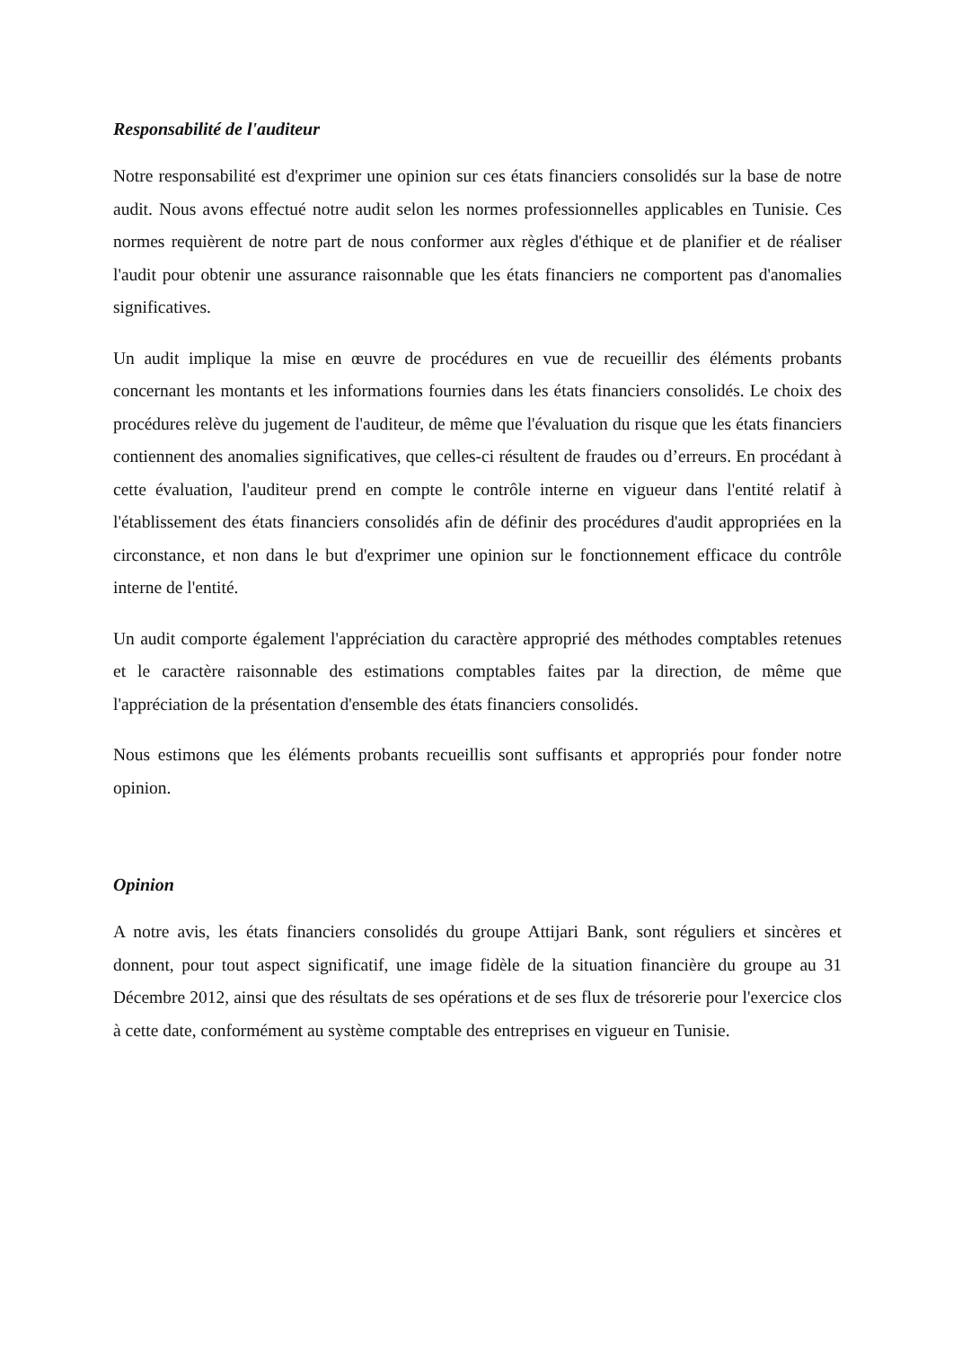Responsabilité de l'auditeur
Notre responsabilité est d'exprimer une opinion sur ces états financiers consolidés sur la base de notre audit. Nous avons effectué notre audit selon les normes professionnelles applicables en Tunisie. Ces normes requièrent de notre part de nous conformer aux règles d'éthique et de planifier et de réaliser l'audit pour obtenir une assurance raisonnable que les états financiers ne comportent pas d'anomalies significatives.
Un audit implique la mise en œuvre de procédures en vue de recueillir des éléments probants concernant les montants et les informations fournies dans les états financiers consolidés. Le choix des procédures relève du jugement de l'auditeur, de même que l'évaluation du risque que les états financiers contiennent des anomalies significatives, que celles-ci résultent de fraudes ou d’erreurs. En procédant à cette évaluation, l'auditeur prend en compte le contrôle interne en vigueur dans l'entité relatif à l'établissement des états financiers consolidés afin de définir des procédures d'audit appropriées en la circonstance, et non dans le but d'exprimer une opinion sur le fonctionnement efficace du contrôle interne de l'entité.
Un audit comporte également l'appréciation du caractère approprié des méthodes comptables retenues et le caractère raisonnable des estimations comptables faites par la direction, de même que l'appréciation de la présentation d'ensemble des états financiers consolidés.
Nous estimons que les éléments probants recueillis sont suffisants et appropriés pour fonder notre opinion.
Opinion
A notre avis, les états financiers consolidés du groupe Attijari Bank, sont réguliers et sincères et donnent, pour tout aspect significatif, une image fidèle de la situation financière du groupe au 31 Décembre 2012, ainsi que des résultats de ses opérations et de ses flux de trésorerie pour l'exercice clos à cette date, conformément au système comptable des entreprises en vigueur en Tunisie.